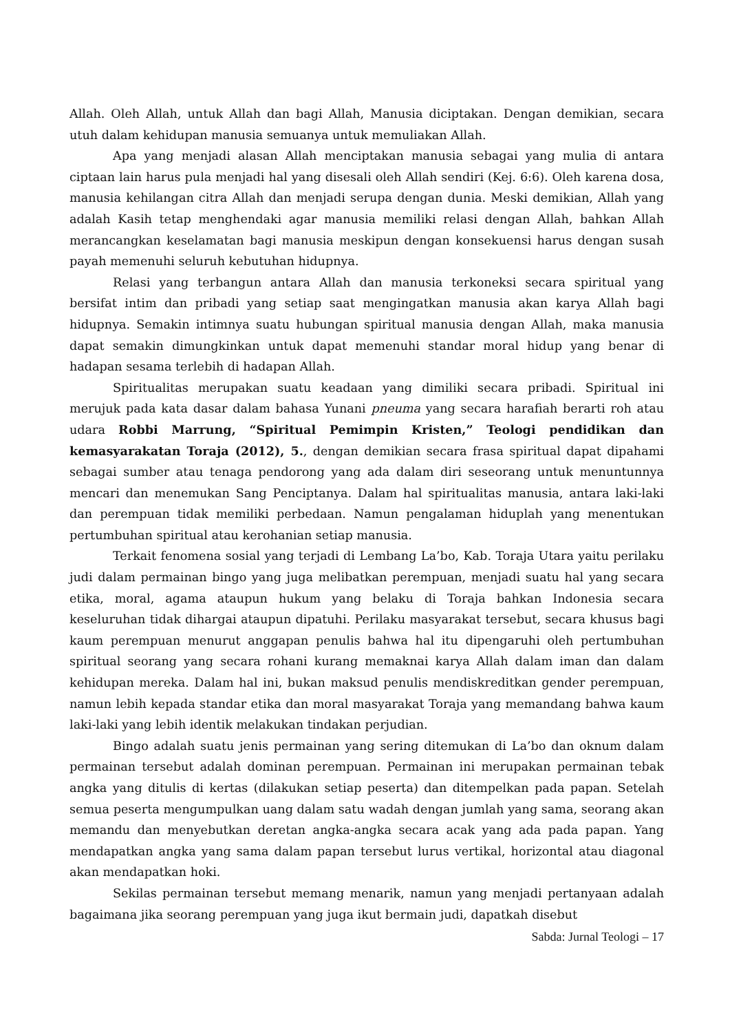Allah. Oleh Allah, untuk Allah dan bagi Allah, Manusia diciptakan. Dengan demikian, secara utuh dalam kehidupan manusia semuanya untuk memuliakan Allah.
Apa yang menjadi alasan Allah menciptakan manusia sebagai yang mulia di antara ciptaan lain harus pula menjadi hal yang disesali oleh Allah sendiri (Kej. 6:6). Oleh karena dosa, manusia kehilangan citra Allah dan menjadi serupa dengan dunia. Meski demikian, Allah yang adalah Kasih tetap menghendaki agar manusia memiliki relasi dengan Allah, bahkan Allah merancangkan keselamatan bagi manusia meskipun dengan konsekuensi harus dengan susah payah memenuhi seluruh kebutuhan hidupnya.
Relasi yang terbangun antara Allah dan manusia terkoneksi secara spiritual yang bersifat intim dan pribadi yang setiap saat mengingatkan manusia akan karya Allah bagi hidupnya. Semakin intimnya suatu hubungan spiritual manusia dengan Allah, maka manusia dapat semakin dimungkinkan untuk dapat memenuhi standar moral hidup yang benar di hadapan sesama terlebih di hadapan Allah.
Spiritualitas merupakan suatu keadaan yang dimiliki secara pribadi. Spiritual ini merujuk pada kata dasar dalam bahasa Yunani pneuma yang secara harafiah berarti roh atau udara Robbi Marrung, “Spiritual Pemimpin Kristen,” Teologi pendidikan dan kemasyarakatan Toraja (2012), 5., dengan demikian secara frasa spiritual dapat dipahami sebagai sumber atau tenaga pendorong yang ada dalam diri seseorang untuk menuntunnya mencari dan menemukan Sang Penciptanya. Dalam hal spiritualitas manusia, antara laki-laki dan perempuan tidak memiliki perbedaan. Namun pengalaman hiduplah yang menentukan pertumbuhan spiritual atau kerohanian setiap manusia.
Terkait fenomena sosial yang terjadi di Lembang La’bo, Kab. Toraja Utara yaitu perilaku judi dalam permainan bingo yang juga melibatkan perempuan, menjadi suatu hal yang secara etika, moral, agama ataupun hukum yang belaku di Toraja bahkan Indonesia secara keseluruhan tidak dihargai ataupun dipatuhi. Perilaku masyarakat tersebut, secara khusus bagi kaum perempuan menurut anggapan penulis bahwa hal itu dipengaruhi oleh pertumbuhan spiritual seorang yang secara rohani kurang memaknai karya Allah dalam iman dan dalam kehidupan mereka. Dalam hal ini, bukan maksud penulis mendiskreditkan gender perempuan, namun lebih kepada standar etika dan moral masyarakat Toraja yang memandang bahwa kaum laki-laki yang lebih identik melakukan tindakan perjudian.
Bingo adalah suatu jenis permainan yang sering ditemukan di La’bo dan oknum dalam permainan tersebut adalah dominan perempuan. Permainan ini merupakan permainan tebak angka yang ditulis di kertas (dilakukan setiap peserta) dan ditempelkan pada papan. Setelah semua peserta mengumpulkan uang dalam satu wadah dengan jumlah yang sama, seorang akan memandu dan menyebutkan deretan angka-angka secara acak yang ada pada papan. Yang mendapatkan angka yang sama dalam papan tersebut lurus vertikal, horizontal atau diagonal akan mendapatkan hoki.
Sekilas permainan tersebut memang menarik, namun yang menjadi pertanyaan adalah bagaimana jika seorang perempuan yang juga ikut bermain judi, dapatkah disebut
Sabda: Jurnal Teologi – 17